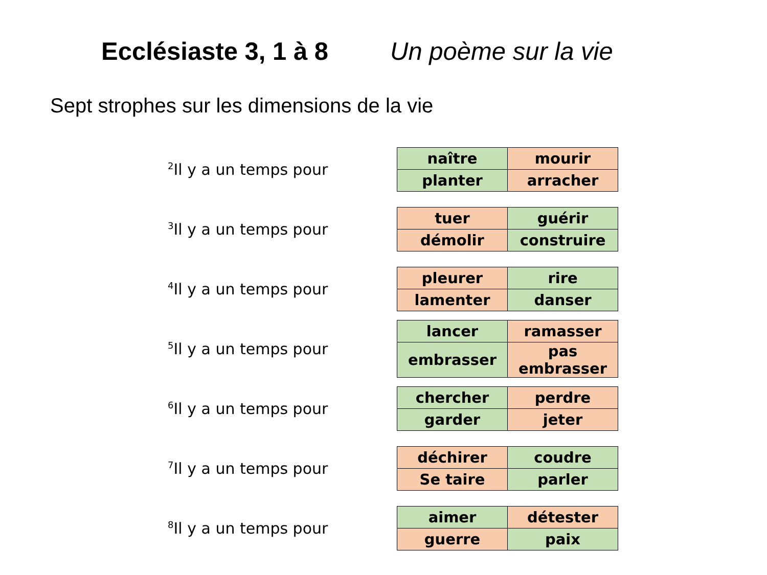Ecclésiaste 3, 1 à 8 Un poème sur la vie
Sept strophes sur les dimensions de la vie
<sup>2</sup> Il y a un temps pour
| naître | mourir |
| planter | arracher |
<sup>3</sup> Il y a un temps pour
| tuer | guérir |
| démolir | construire |
<sup>4</sup> Il y a un temps pour
| pleurer | rire |
| lamenter | danser |
<sup>5</sup> Il y a un temps pour
| lancer | ramasser |
| embrasser | pas embrasser |
<sup>6</sup> Il y a un temps pour
| chercher | perdre |
| garder | jeter |
<sup>7</sup> Il y a un temps pour
| déchirer | coudre |
| Se taire | parler |
<sup>8</sup> Il y a un temps pour
| aimer | détester |
| guerre | paix |